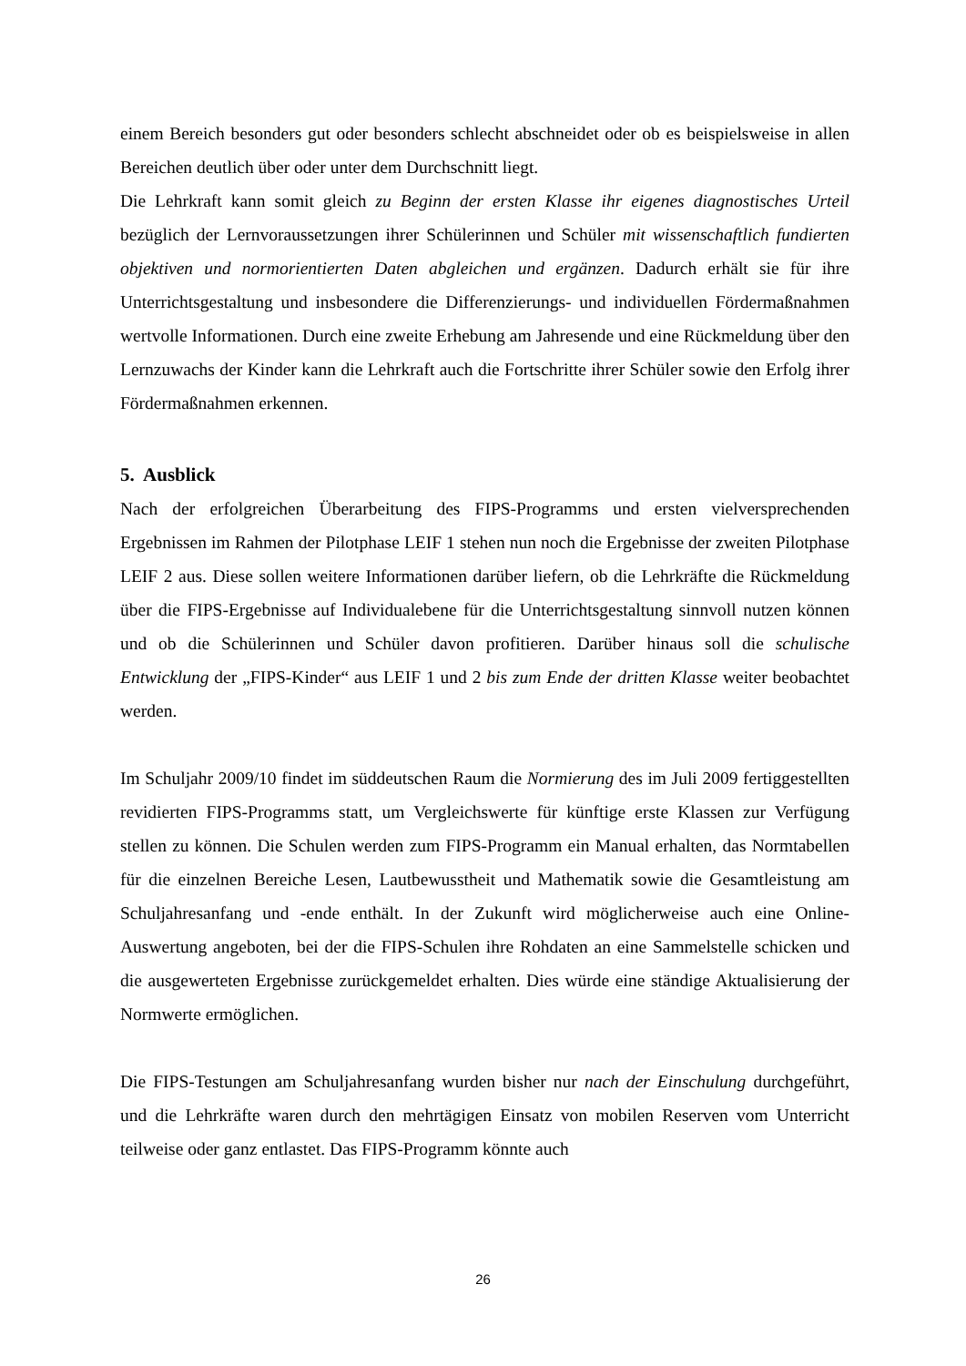einem Bereich besonders gut oder besonders schlecht abschneidet oder ob es beispielsweise in allen Bereichen deutlich über oder unter dem Durchschnitt liegt.
Die Lehrkraft kann somit gleich zu Beginn der ersten Klasse ihr eigenes diagnostisches Urteil bezüglich der Lernvoraussetzungen ihrer Schülerinnen und Schüler mit wissenschaftlich fundierten objektiven und normorientierten Daten abgleichen und ergänzen. Dadurch erhält sie für ihre Unterrichtsgestaltung und insbesondere die Differenzierungs- und individuellen Fördermaßnahmen wertvolle Informationen. Durch eine zweite Erhebung am Jahresende und eine Rückmeldung über den Lernzuwachs der Kinder kann die Lehrkraft auch die Fortschritte ihrer Schüler sowie den Erfolg ihrer Fördermaßnahmen erkennen.
5. Ausblick
Nach der erfolgreichen Überarbeitung des FIPS-Programms und ersten vielversprechenden Ergebnissen im Rahmen der Pilotphase LEIF 1 stehen nun noch die Ergebnisse der zweiten Pilotphase LEIF 2 aus. Diese sollen weitere Informationen darüber liefern, ob die Lehrkräfte die Rückmeldung über die FIPS-Ergebnisse auf Individualebene für die Unterrichtsgestaltung sinnvoll nutzen können und ob die Schülerinnen und Schüler davon profitieren. Darüber hinaus soll die schulische Entwicklung der „FIPS-Kinder“ aus LEIF 1 und 2 bis zum Ende der dritten Klasse weiter beobachtet werden.
Im Schuljahr 2009/10 findet im süddeutschen Raum die Normierung des im Juli 2009 fertiggestellten revidierten FIPS-Programms statt, um Vergleichswerte für künftige erste Klassen zur Verfügung stellen zu können. Die Schulen werden zum FIPS-Programm ein Manual erhalten, das Normtabellen für die einzelnen Bereiche Lesen, Lautbewusstheit und Mathematik sowie die Gesamtleistung am Schuljahresanfang und -ende enthält. In der Zukunft wird möglicherweise auch eine Online-Auswertung angeboten, bei der die FIPS-Schulen ihre Rohdaten an eine Sammelstelle schicken und die ausgewerteten Ergebnisse zurückgemeldet erhalten. Dies würde eine ständige Aktualisierung der Normwerte ermöglichen.
Die FIPS-Testungen am Schuljahresanfang wurden bisher nur nach der Einschulung durchgeführt, und die Lehrkräfte waren durch den mehrtägigen Einsatz von mobilen Reserven vom Unterricht teilweise oder ganz entlastet. Das FIPS-Programm könnte auch
26